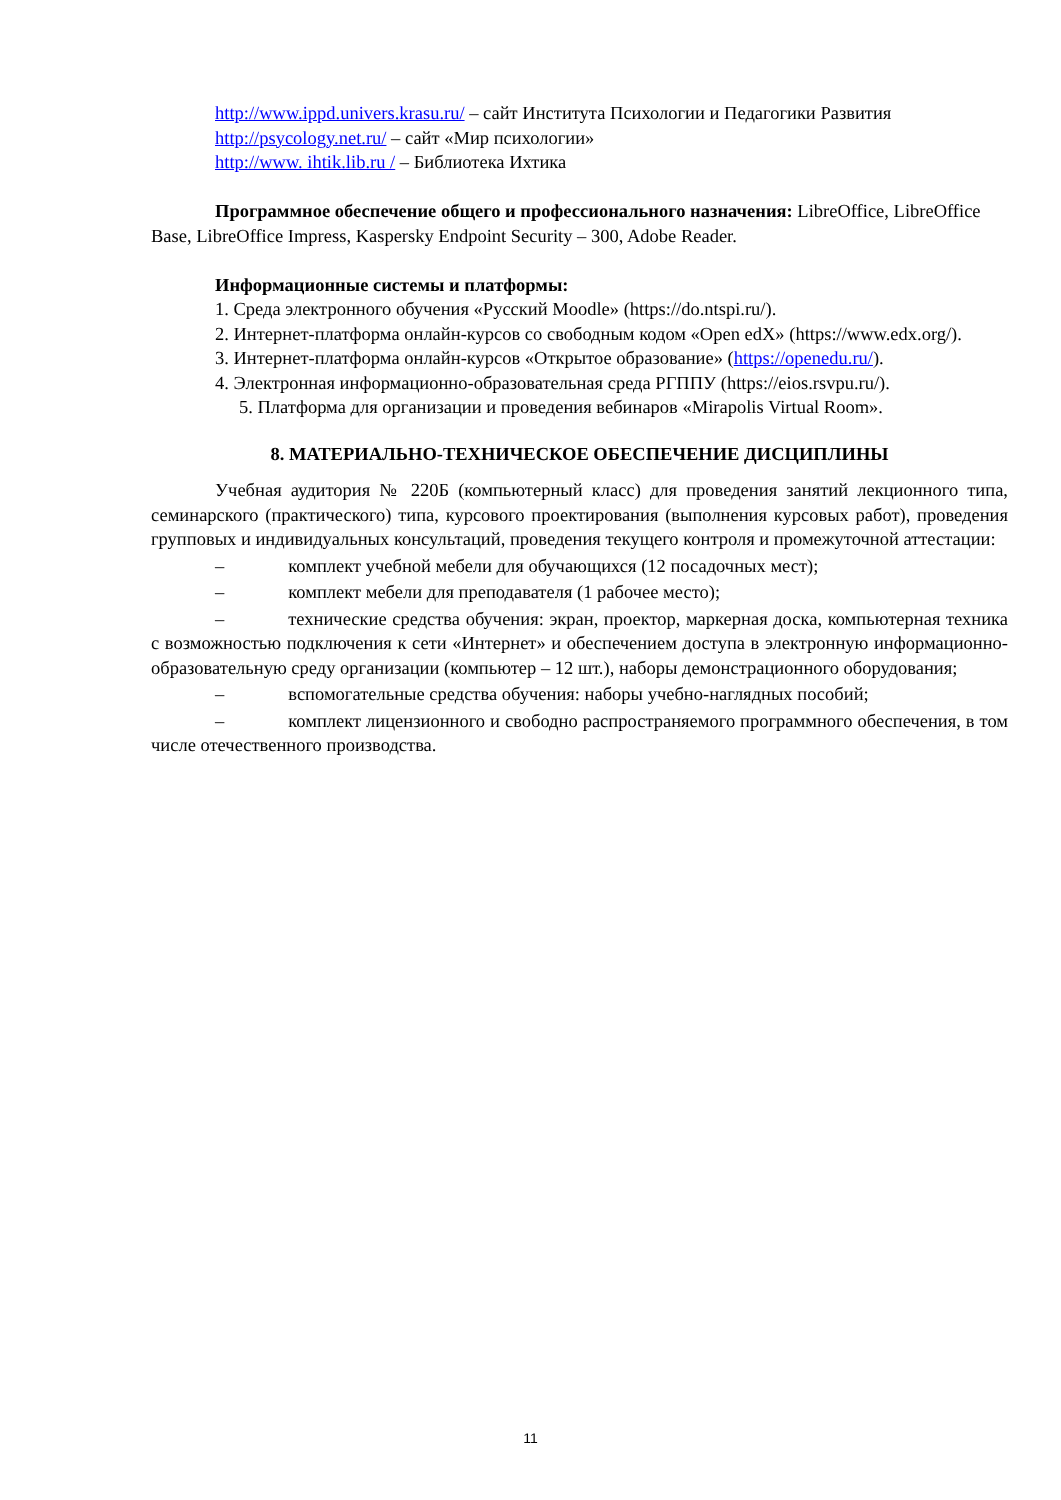http://www.ippd.univers.krasu.ru/ – сайт Института Психологии и Педагогики Развития
http://psycology.net.ru/ – сайт «Мир психологии»
http://www. ihtik.lib.ru / – Библиотека Ихтика
Программное обеспечение общего и профессионального назначения: LibreOffice, LibreOffice Base, LibreOffice Impress, Kaspersky Endpoint Security – 300, Adobe Reader.
Информационные системы и платформы:
1. Среда электронного обучения «Русский Moodle» (https://do.ntspi.ru/).
2. Интернет-платформа онлайн-курсов со свободным кодом «Open edX» (https://www.edx.org/).
3. Интернет-платформа онлайн-курсов «Открытое образование» (https://openedu.ru/).
4. Электронная информационно-образовательная среда РГППУ (https://eios.rsvpu.ru/).
5. Платформа для организации и проведения вебинаров «Mirapolis Virtual Room».
8. МАТЕРИАЛЬНО-ТЕХНИЧЕСКОЕ ОБЕСПЕЧЕНИЕ ДИСЦИПЛИНЫ
Учебная аудитория № 220Б (компьютерный класс) для проведения занятий лекционного типа, семинарского (практического) типа, курсового проектирования (выполнения курсовых работ), проведения групповых и индивидуальных консультаций, проведения текущего контроля и промежуточной аттестации:
– комплект учебной мебели для обучающихся (12 посадочных мест);
– комплект мебели для преподавателя (1 рабочее место);
– технические средства обучения: экран, проектор, маркерная доска, компьютерная техника с возможностью подключения к сети «Интернет» и обеспечением доступа в электронную информационно-образовательную среду организации (компьютер – 12 шт.), наборы демонстрационного оборудования;
– вспомогательные средства обучения: наборы учебно-наглядных пособий;
– комплект лицензионного и свободно распространяемого программного обеспечения, в том числе отечественного производства.
11